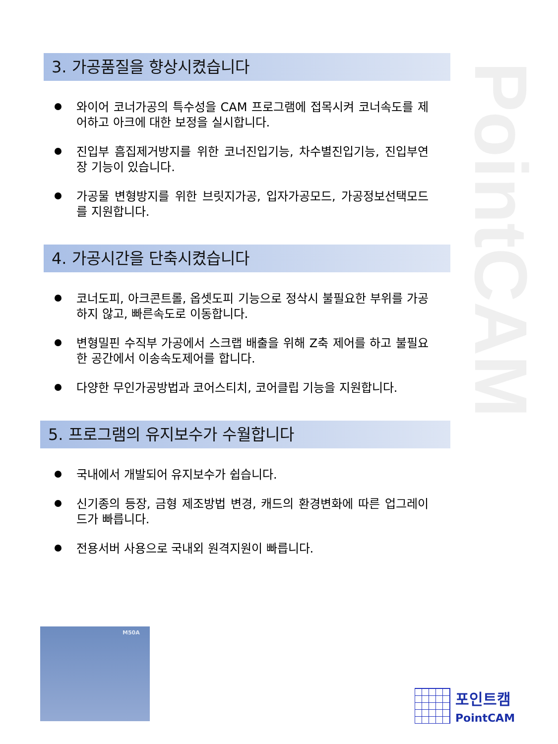PointCAM
3. 가공품질을 향상시켰습니다
와이어 코너가공의 특수성을 CAM 프로그램에 접목시켜 코너속도를 제어하고 아크에 대한 보정을 실시합니다.
진입부 흠집제거방지를 위한 코너진입기능, 차수별진입기능, 진입부연장 기능이 있습니다.
가공물 변형방지를 위한 브릿지가공, 입자가공모드, 가공정보선택모드를 지원합니다.
4. 가공시간을 단축시켰습니다
코너도피, 아크콘트롤, 옵셋도피 기능으로 정삭시 불필요한 부위를 가공하지 않고, 빠른속도로 이동합니다.
변형밀핀 수직부 가공에서 스크랩 배출을 위해 Z축 제어를 하고 불필요한 공간에서 이송속도제어를 합니다.
다양한 무인가공방법과 코어스티치, 코어클립 기능을 지원합니다.
5. 프로그램의 유지보수가 수월합니다
국내에서 개발되어 유지보수가 쉽습니다.
신기종의 등장, 금형 제조방법 변경, 캐드의 환경변화에 따른 업그레이드가 빠릅니다.
전용서버 사용으로 국내외 원격지원이 빠릅니다.
M50A
포인트캠
PointCAM